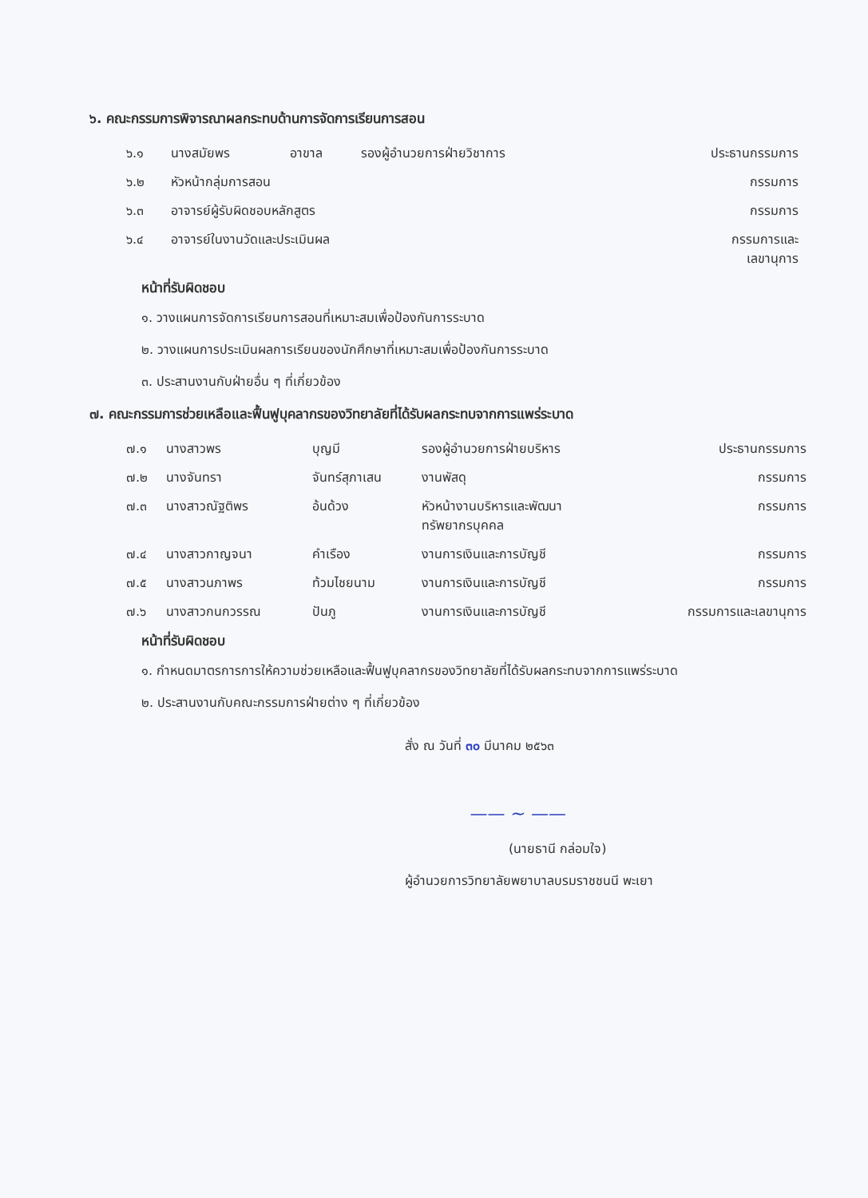๖. คณะกรรมการพิจารณาผลกระทบด้านการจัดการเรียนการสอน
| ๖.๑ | นางสมัยพร | อาขาล | รองผู้อำนวยการฝ่ายวิชาการ | ประธานกรรมการ |
| ๖.๒ | หัวหน้ากลุ่มการสอน | | | กรรมการ |
| ๖.๓ | อาจารย์ผู้รับผิดชอบหลักสูตร | | | กรรมการ |
| ๖.๔ | อาจารย์ในงานวัดและประเมินผล | | | กรรมการและ เลขานุการ |
หน้าที่รับผิดชอบ
๑. วางแผนการจัดการเรียนการสอนที่เหมาะสมเพื่อป้องกันการระบาด
๒. วางแผนการประเมินผลการเรียนของนักศึกษาที่เหมาะสมเพื่อป้องกันการระบาด
๓. ประสานงานกับฝ่ายอื่น ๆ ที่เกี่ยวข้อง
๗. คณะกรรมการช่วยเหลือและฟื้นฟูบุคลากรของวิทยาลัยที่ได้รับผลกระทบจากการแพร่ระบาด
| ๗.๑ | นางสาวพร | บุญมี | รองผู้อำนวยการฝ่ายบริหาร | ประธานกรรมการ |
| ๗.๒ | นางจันทรา | จันทร์สุภาเสน | งานพัสดุ | กรรมการ |
| ๗.๓ | นางสาวณัฐติพร | อ้นด้วง | หัวหน้างานบริหารและพัฒนา ทรัพยากรบุคคล | กรรมการ |
| ๗.๔ | นางสาวกาญจนา | คำเรือง | งานการเงินและการบัญชี | กรรมการ |
| ๗.๕ | นางสาวนภาพร | ท้วมไชยนาม | งานการเงินและการบัญชี | กรรมการ |
| ๗.๖ | นางสาวกนกวรรณ | ปันภู | งานการเงินและการบัญชี | กรรมการและเลขานุการ |
หน้าที่รับผิดชอบ
๑. กำหนดมาตรการการให้ความช่วยเหลือและฟื้นฟูบุคลากรของวิทยาลัยที่ได้รับผลกระทบจากการแพร่ระบาด
๒. ประสานงานกับคณะกรรมการฝ่ายต่าง ๆ ที่เกี่ยวข้อง
สั่ง ณ วันที่ ๓๐ มีนาคม ๒๕๖๓
—— ~ ——
(นายธานี กล่อมใจ)
ผู้อำนวยการวิทยาลัยพยาบาลบรมราชชนนี พะเยา